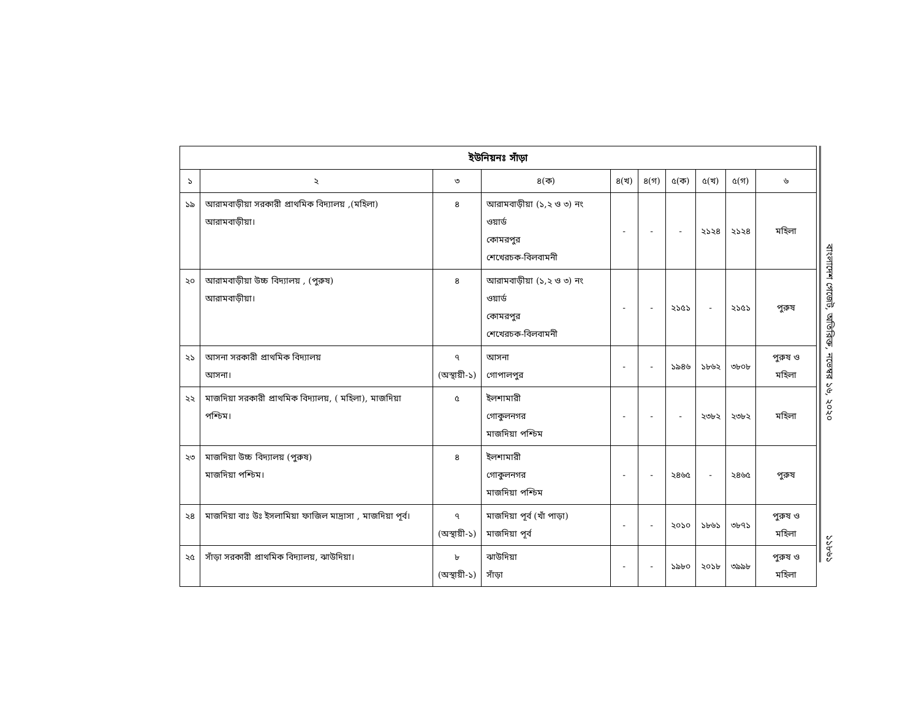| ইউনিয়নঃ সাঁড়া | | | | | | | | | |
| --- | --- | --- | --- | --- | --- | --- | --- | --- | --- |
| ১ | ২ | ৩ | ৪(ক) | ৪(খ) | ৪(গ) | ৫(ক) | ৫(খ) | ৫(গ) | ৬ |
| ১৯ | আরামবাড়ীয়া সরকারী প্রাথমিক বিদ্যালয় ,(মহিলা) আরামবাড়ীয়া। | ৪ | আরামবাড়ীয়া (১,২ ও ৩) নং ওয়ার্ড কোমরপুর শেখেরচক-বিলবামনী | - | - | - | ২১২৪ | ২১২৪ | মহিলা |
| ২০ | আরামবাড়ীয়া উচ্চ বিদ্যালয় , (পুরুষ) আরামবাড়ীয়া। | ৪ | আরামবাড়ীয়া (১,২ ও ৩) নং ওয়ার্ড কোমরপুর শেখেরচক-বিলবামনী | - | - | ২১৫১ | - | ২১৫১ | পুরুষ |
| ২১ | আসনা সরকারী প্রাথমিক বিদ্যালয় আসনা। | ৭ (অস্থায়ী-১) | আসনা গোপালপুর | - | - | ১৯৪৬ | ১৮৬২ | ৩৮০৮ | পুরুষ ও মহিলা |
| ২২ | মাজদিয়া সরকারী প্রাথমিক বিদ্যালয়, ( মহিলা), মাজদিয়া পশ্চিম। | ৫ | ইলশামারী গোকুলনগর মাজদিয়া পশ্চিম | - | - | - | ২৩৮২ | ২৩৮২ | মহিলা |
| ২৩ | মাজদিয়া উচ্চ বিদ্যালয় (পুরুষ) মাজদিয়া পশ্চিম। | ৪ | ইলশামারী গোকুলনগর মাজদিয়া পশ্চিম | - | - | ২৪৬৫ | - | ২৪৬৫ | পুরুষ |
| ২৪ | মাজদিয়া বাঃ উঃ ইসলামিয়া ফাজিল মাদ্রাসা , মাজদিয়া পূর্ব। | ৭ (অস্থায়ী-১) | মাজদিয়া পূর্ব (খাঁ পাড়া) মাজদিয়া পূর্ব | - | - | ২০১০ | ১৮৬১ | ৩৮৭১ | পুরুষ ও মহিলা |
| ২৫ | সাঁড়া সরকারী প্রাথমিক বিদ্যালয়, ঝাউদিয়া। | ৮ (অস্থায়ী-১) | ঝাউদিয়া সাঁড়া | - | - | ১৯৮০ | ২০১৮ | ৩৯৯৮ | পুরুষ ও মহিলা |
বাংলাদেশ গেজেট, অতিরিক্ত, নভেম্বর ১৬, ২০২০
১১৮৬১